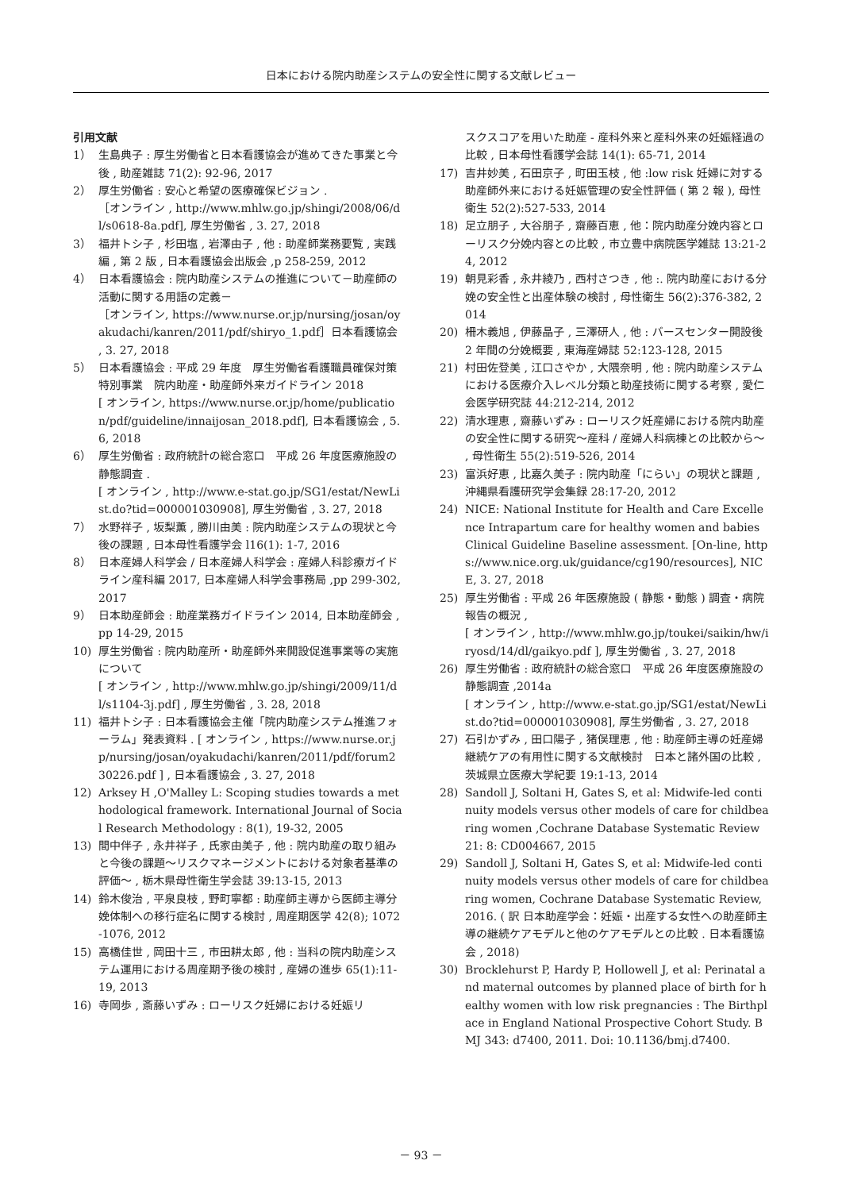日本における院内助産システムの安全性に関する文献レビュー
引用文献
1） 生島典子 : 厚生労働省と日本看護協会が進めてきた事業と今後 , 助産雑誌 71(2): 92-96, 2017
2） 厚生労働省 : 安心と希望の医療確保ビジョン .
［オンライン , http://www.mhlw.go.jp/shingi/2008/06/dl/s0618-8a.pdf], 厚生労働省 , 3. 27, 2018
3） 福井トシ子 , 杉田塩 , 岩澤由子 , 他 : 助産師業務要覧 , 実践編 , 第 2 版 , 日本看護協会出版会 ,p 258-259, 2012
4） 日本看護協会 : 院内助産システムの推進について－助産師の活動に関する用語の定義－
［オンライン, https://www.nurse.or.jp/nursing/josan/oyakudachi/kanren/2011/pdf/shiryo_1.pdf］日本看護協会 , 3. 27, 2018
5） 日本看護協会 : 平成 29 年度　厚生労働省看護職員確保対策特別事業　院内助産・助産師外来ガイドライン 2018
[ オンライン, https://www.nurse.or.jp/home/publication/pdf/guideline/innaijosan_2018.pdf], 日本看護協会 , 5. 6, 2018
6） 厚生労働省 : 政府統計の総合窓口　平成 26 年度医療施設の静態調査 .
[ オンライン , http://www.e-stat.go.jp/SG1/estat/NewList.do?tid=000001030908], 厚生労働省 , 3. 27, 2018
7） 水野祥子 , 坂梨薫 , 勝川由美 : 院内助産システムの現状と今後の課題 , 日本母性看護学会 l16(1): 1-7, 2016
8） 日本産婦人科学会 / 日本産婦人科学会 : 産婦人科診療ガイドライン産科編 2017, 日本産婦人科学会事務局 ,pp 299-302, 2017
9） 日本助産師会 : 助産業務ガイドライン 2014, 日本助産師会 ,pp 14-29, 2015
10) 厚生労働省 : 院内助産所・助産師外来開設促進事業等の実施について
[ オンライン , http://www.mhlw.go.jp/shingi/2009/11/dl/s1104-3j.pdf] , 厚生労働省 , 3. 28, 2018
11) 福井トシ子 : 日本看護協会主催「院内助産システム推進フォーラム」発表資料 . [ オンライン , https://www.nurse.or.jp/nursing/josan/oyakudachi/kanren/2011/pdf/forum230226.pdf ] , 日本看護協会 , 3. 27, 2018
12) Arksey H ,O'Malley L: Scoping studies towards a methodological framework. International Journal of Social Research Methodology : 8(1), 19-32, 2005
13) 間中伴子 , 永井祥子 , 氏家由美子 , 他 : 院内助産の取り組みと今後の課題～リスクマネージメントにおける対象者基準の評価～ , 栃木県母性衛生学会誌 39:13-15, 2013
14) 鈴木俊治 , 平泉良枝 , 野町寧都 : 助産師主導から医師主導分娩体制への移行症名に関する検討 , 周産期医学 42(8); 1072-1076, 2012
15) 高橋佳世 , 岡田十三 , 市田耕太郎 , 他 : 当科の院内助産システム運用における周産期予後の検討 , 産婦の進歩 65(1):11-19, 2013
16) 寺岡歩 , 斎藤いずみ : ローリスク妊婦における妊娠リ
スクスコアを用いた助産 - 産科外来と産科外来の妊娠経過の比較 , 日本母性看護学会誌 14(1): 65-71, 2014
17) 吉井妙美 , 石田京子 , 町田玉枝 , 他 :low risk 妊婦に対する助産師外来における妊娠管理の安全性評価 ( 第 2 報 ), 母性衛生 52(2):527-533, 2014
18) 足立朋子 , 大谷朋子 , 齋藤百恵 , 他：院内助産分娩内容とローリスク分娩内容との比較 , 市立豊中病院医学雑誌 13:21-24, 2012
19) 朝見彩香 , 永井綾乃 , 西村さつき , 他 :. 院内助産における分娩の安全性と出産体験の検討 , 母性衛生 56(2):376-382, 2014
20) 柵木義旭 , 伊藤晶子 , 三澤研人 , 他 : バースセンター開設後 2 年間の分娩概要 , 東海産婦誌 52:123-128, 2015
21) 村田佐登美 , 江口さやか , 大隈奈明 , 他 : 院内助産システムにおける医療介入レベル分類と助産技術に関する考察 , 愛仁会医学研究誌 44:212-214, 2012
22) 清水理恵 , 齋藤いずみ : ローリスク妊産婦における院内助産の安全性に関する研究～産科 / 産婦人科病棟との比較から～ , 母性衛生 55(2):519-526, 2014
23) 富浜好恵 , 比嘉久美子 : 院内助産「にらい」の現状と課題 , 沖縄県看護研究学会集録 28:17-20, 2012
24) NICE: National Institute for Health and Care Excellence Intrapartum care for healthy women and babies Clinical Guideline Baseline assessment. [On-line, https://www.nice.org.uk/guidance/cg190/resources], NICE, 3. 27, 2018
25) 厚生労働省 : 平成 26 年医療施設 ( 静態・動態 ) 調査・病院報告の概況 ,
[ オンライン , http://www.mhlw.go.jp/toukei/saikin/hw/iryosd/14/dl/gaikyo.pdf ], 厚生労働省 , 3. 27, 2018
26) 厚生労働省 : 政府統計の総合窓口　平成 26 年度医療施設の静態調査 ,2014a
[ オンライン , http://www.e-stat.go.jp/SG1/estat/NewList.do?tid=000001030908], 厚生労働省 , 3. 27, 2018
27) 石引かずみ , 田口陽子 , 猪俣理恵 , 他 : 助産師主導の妊産婦継続ケアの有用性に関する文献検討　日本と諸外国の比較 , 茨城県立医療大学紀要 19:1-13, 2014
28) Sandoll J, Soltani H, Gates S, et al: Midwife-led continuity models versus other models of care for childbearing women ,Cochrane Database Systematic Review 21: 8: CD004667, 2015
29) Sandoll J, Soltani H, Gates S, et al: Midwife-led continuity models versus other models of care for childbearing women, Cochrane Database Systematic Review, 2016. ( 訳 日本助産学会：妊娠・出産する女性への助産師主導の継続ケアモデルと他のケアモデルとの比較 . 日本看護協会 , 2018)
30) Brocklehurst P, Hardy P, Hollowell J, et al: Perinatal and maternal outcomes by planned place of birth for healthy women with low risk pregnancies : The Birthplace in England National Prospective Cohort Study. BMJ 343: d7400, 2011. Doi: 10.1136/bmj.d7400.
－ 93 －